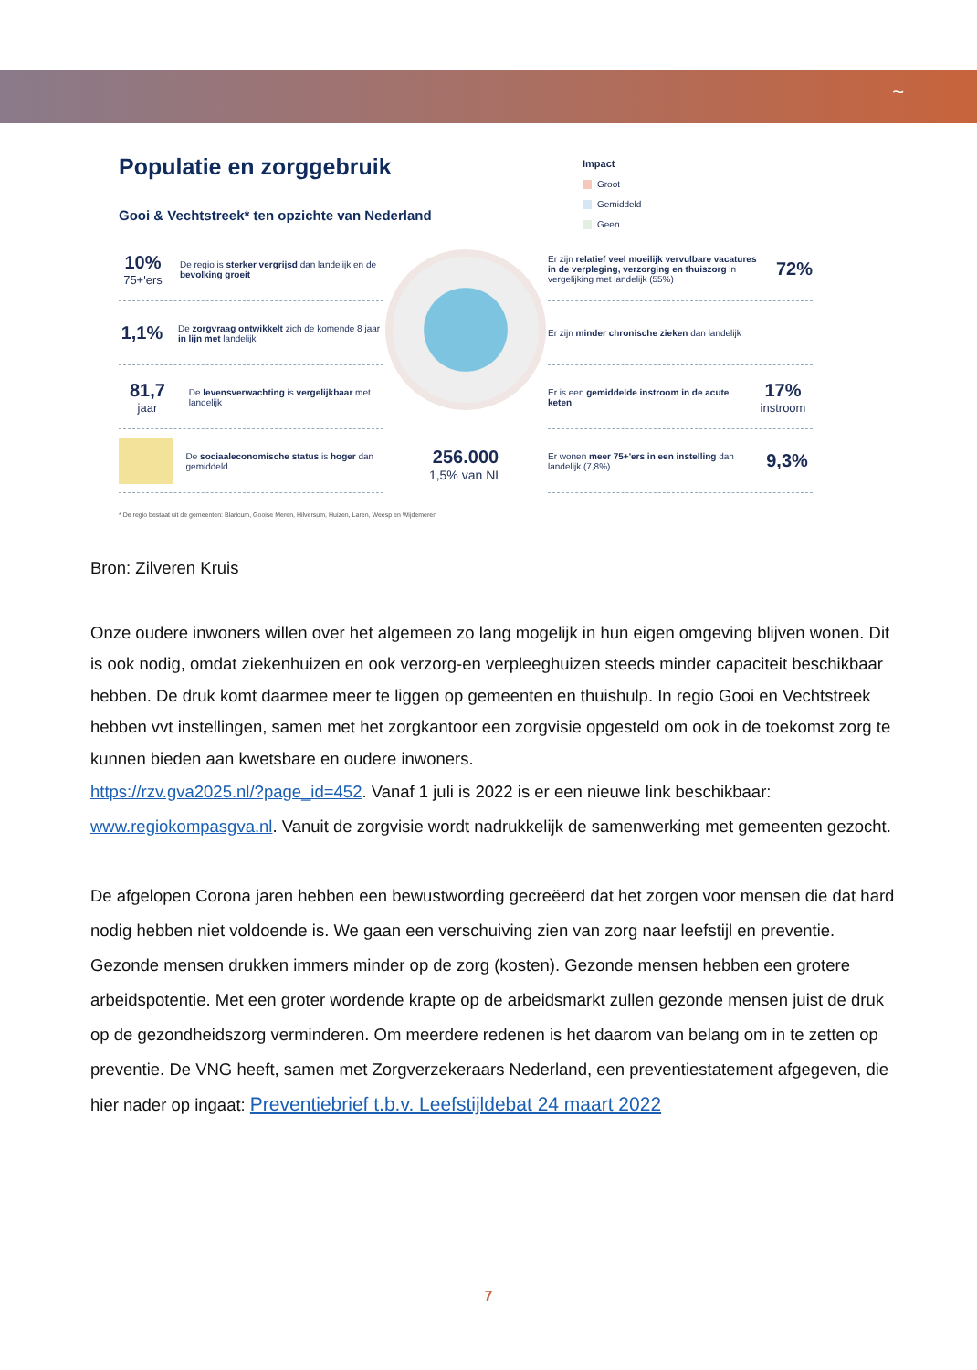~
Populatie en zorggebruik
Gooi & Vechtstreek* ten opzichte van Nederland
Impact
Groot
Gemiddeld
Geen
10%
75+'ers
De regio is sterker vergrijsd dan landelijk en de bevolking groeit
1,1%
De zorgvraag ontwikkelt zich de komende 8 jaar in lijn met landelijk
81,7
jaar
De levensverwachting is vergelijkbaar met landelijk
De sociaaleconomische status is hoger dan gemiddeld
256.000
1,5% van NL
Er zijn relatief veel moeilijk vervulbare vacatures in de verpleging, verzorging en thuiszorg in vergelijking met landelijk (55%)
72%
Er zijn minder chronische zieken dan landelijk
Er is een gemiddelde instroom in de acute keten
17%
instroom
Er wonen meer 75+'ers in een instelling dan landelijk (7,8%)
9,3%
* De regio bestaat uit de gemeenten: Blaricum, Gooise Meren, Hilversum, Huizen, Laren, Weesp en Wijdemeren
Bron: Zilveren Kruis
Onze oudere inwoners willen over het algemeen zo lang mogelijk in hun eigen omgeving blijven wonen. Dit is ook nodig, omdat ziekenhuizen en ook verzorg-en verpleeghuizen steeds minder capaciteit beschikbaar hebben. De druk komt daarmee meer te liggen op gemeenten en thuishulp. In regio Gooi en Vechtstreek hebben vvt instellingen, samen met het zorgkantoor een zorgvisie opgesteld om ook in de toekomst zorg te kunnen bieden aan kwetsbare en oudere inwoners.
https://rzv.gva2025.nl/?page_id=452. Vanaf 1 juli is 2022 is er een nieuwe link beschikbaar: www.regiokompasgva.nl. Vanuit de zorgvisie wordt nadrukkelijk de samenwerking met gemeenten gezocht.
De afgelopen Corona jaren hebben een bewustwording gecreëerd dat het zorgen voor mensen die dat hard nodig hebben niet voldoende is. We gaan een verschuiving zien van zorg naar leefstijl en preventie. Gezonde mensen drukken immers minder op de zorg (kosten). Gezonde mensen hebben een grotere arbeidspotentie. Met een groter wordende krapte op de arbeidsmarkt zullen gezonde mensen juist de druk op de gezondheidszorg verminderen. Om meerdere redenen is het daarom van belang om in te zetten op preventie. De VNG heeft, samen met Zorgverzekeraars Nederland, een preventiestatement afgegeven, die hier nader op ingaat: Preventiebrief t.b.v. Leefstijldebat 24 maart 2022
7